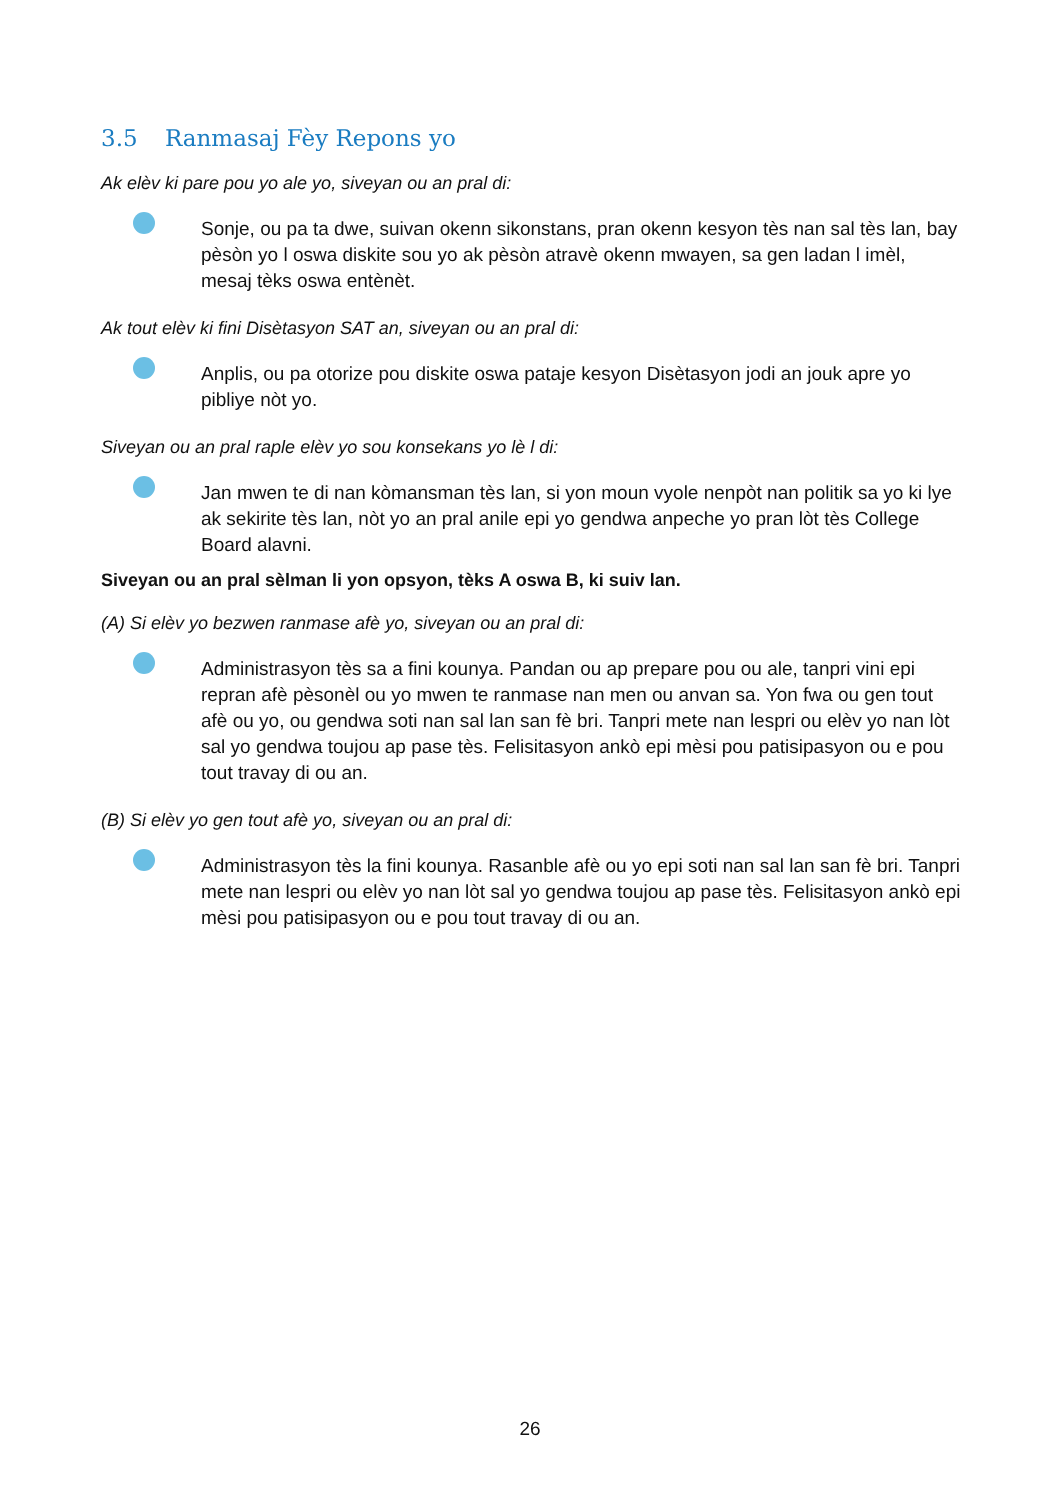3.5 Ranmasaj Fèy Repons yo
Ak elèv ki pare pou yo ale yo, siveyan ou an pral di:
Sonje, ou pa ta dwe, suivan okenn sikonstans, pran okenn kesyon tès nan sal tès lan, bay pèsòn yo l oswa diskite sou yo ak pèsòn atravè okenn mwayen, sa gen ladan l imèl, mesaj tèks oswa entènèt.
Ak tout elèv ki fini Disètasyon SAT an, siveyan ou an pral di:
Anplis, ou pa otorize pou diskite oswa pataje kesyon Disètasyon jodi an jouk apre yo pibliye nòt yo.
Siveyan ou an pral raple elèv yo sou konsekans yo lè l di:
Jan mwen te di nan kòmansman tès lan, si yon moun vyole nenpòt nan politik sa yo ki lye ak sekirite tès lan, nòt yo an pral anile epi yo gendwa anpeche yo pran lòt tès College Board alavni.
Siveyan ou an pral sèlman li yon opsyon, tèks A oswa B, ki suiv lan.
(A) Si elèv yo bezwen ranmase afè yo, siveyan ou an pral di:
Administrasyon tès sa a fini kounya. Pandan ou ap prepare pou ou ale, tanpri vini epi repran afè pèsonèl ou yo mwen te ranmase nan men ou anvan sa. Yon fwa ou gen tout afè ou yo, ou gendwa soti nan sal lan san fè bri. Tanpri mete nan lespri ou elèv yo nan lòt sal yo gendwa toujou ap pase tès. Felisitasyon ankò epi mèsi pou patisipasyon ou e pou tout travay di ou an.
(B) Si elèv yo gen tout afè yo, siveyan ou an pral di:
Administrasyon tès la fini kounya. Rasanble afè ou yo epi soti nan sal lan san fè bri. Tanpri mete nan lespri ou elèv yo nan lòt sal yo gendwa toujou ap pase tès. Felisitasyon ankò epi mèsi pou patisipasyon ou e pou tout travay di ou an.
26